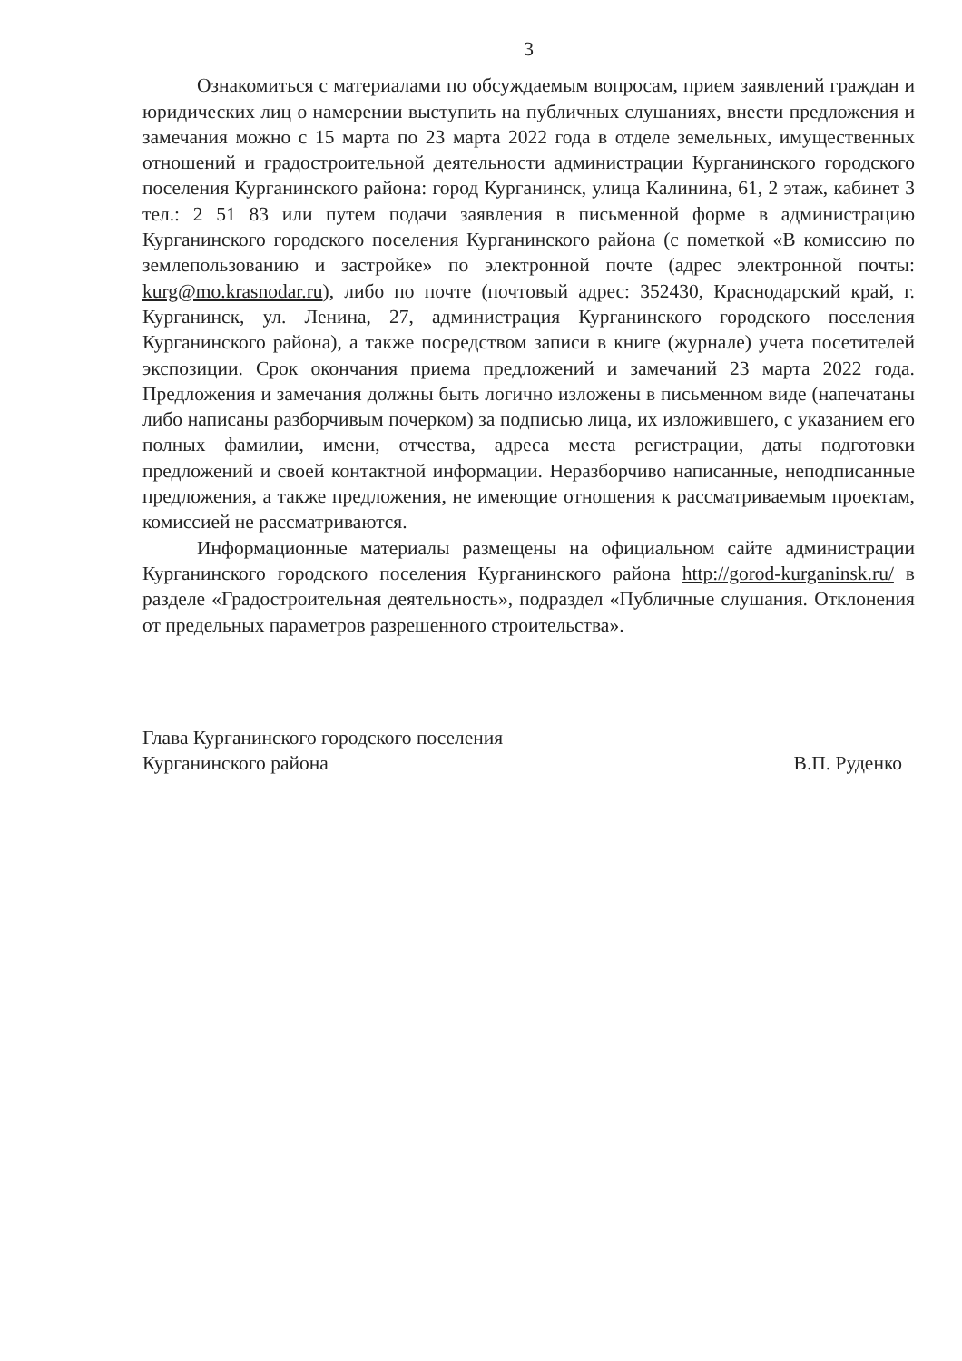3
Ознакомиться с материалами по обсуждаемым вопросам, прием заявлений граждан и юридических лиц о намерении выступить на публичных слушаниях, внести предложения и замечания можно с 15 марта по 23 марта 2022 года в отделе земельных, имущественных отношений и градостроительной деятельности администрации Курганинского городского поселения Курганинского района: город Курганинск, улица Калинина, 61, 2 этаж, кабинет 3 тел.: 2 51 83 или путем подачи заявления в письменной форме в администрацию Курганинского городского поселения Курганинского района (с пометкой «В комиссию по землепользованию и застройке» по электронной почте (адрес электронной почты: kurg@mo.krasnodar.ru), либо по почте (почтовый адрес: 352430, Краснодарский край, г. Курганинск, ул. Ленина, 27, администрация Курганинского городского поселения Курганинского района), а также посредством записи в книге (журнале) учета посетителей экспозиции. Срок окончания приема предложений и замечаний 23 марта 2022 года. Предложения и замечания должны быть логично изложены в письменном виде (напечатаны либо написаны разборчивым почерком) за подписью лица, их изложившего, с указанием его полных фамилии, имени, отчества, адреса места регистрации, даты подготовки предложений и своей контактной информации. Неразборчиво написанные, неподписанные предложения, а также предложения, не имеющие отношения к рассматриваемым проектам, комиссией не рассматриваются.
Информационные материалы размещены на официальном сайте администрации Курганинского городского поселения Курганинского района http://gorod-kurganinsk.ru/ в разделе «Градостроительная деятельность», подраздел «Публичные слушания. Отклонения от предельных параметров разрешенного строительства».
Глава Курганинского городского поселения
Курганинского района
В.П. Руденко